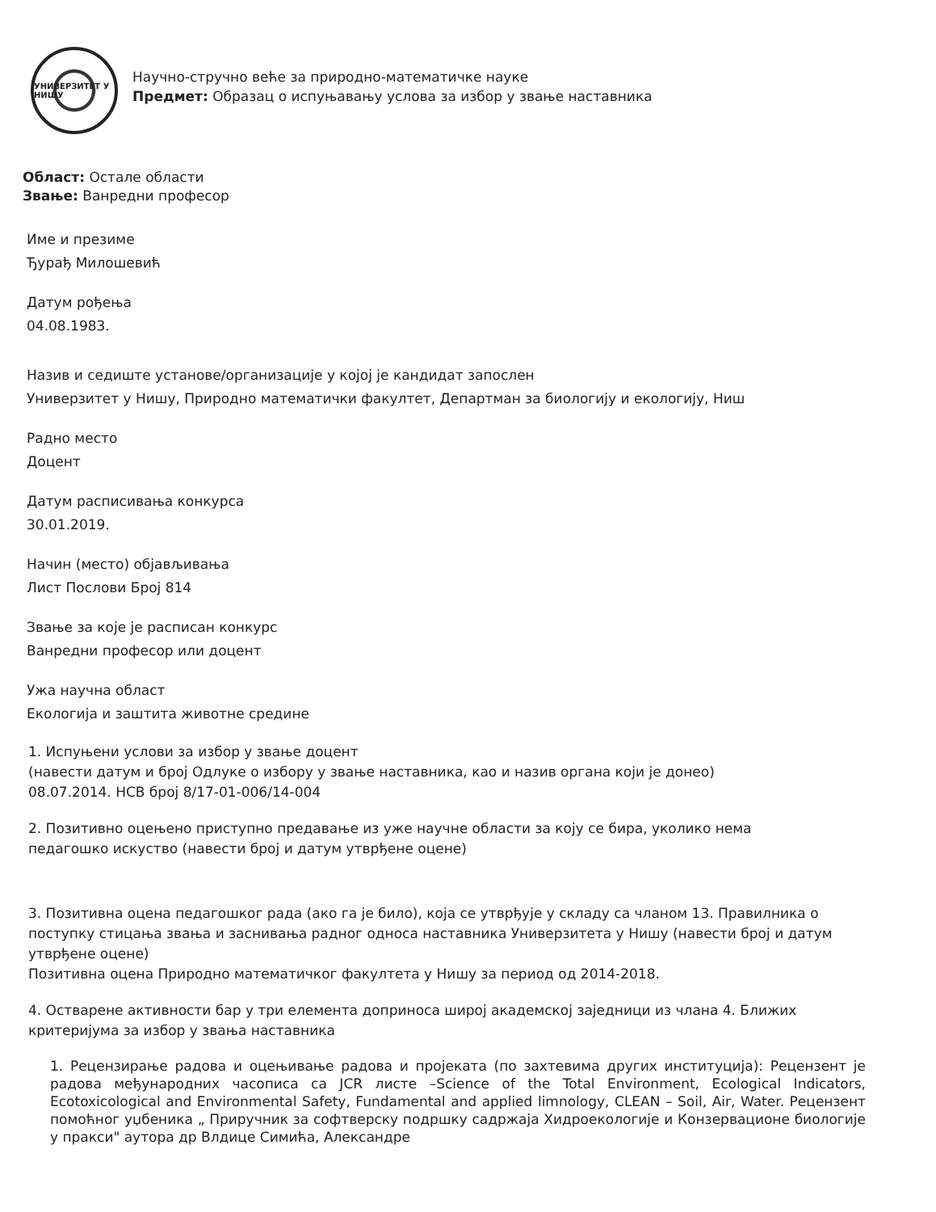УНИВЕРЗИТЕТ У НИШУ
Научно-стручно веће за природно-математичке науке
Предмет: Образац о испуњавању услова за избор у звање наставника
Област: Остале области
Звање: Ванредни професор
Име и презиме
Ђурађ Милошевић
Датум рођења
04.08.1983.
Назив и седиште установе/организације у којој је кандидат запослен
Универзитет у Нишу, Природно математички факултет, Департман за биологију и екологију, Ниш
Радно место
Доцент
Датум расписивања конкурса
30.01.2019.
Начин (место) објављивања
Лист Послови Број 814
Звање за које је расписан конкурс
Ванредни професор или доцент
Ужа научна област
Екологија и заштита животне средине
1. Испуњени услови за избор у звање доцент
(навести датум и број Одлуке о избору у звање наставника, као и назив органа који је донео)
08.07.2014. НСВ број 8/17-01-006/14-004
2. Позитивно оцењено приступно предавање из уже научне области за коју се бира, уколико нема педагошко искуство (навести број и датум утврђене оцене)
3. Позитивна оцена педагошког рада (ако га је било), која се утврђује у складу са чланом 13. Правилника о поступку стицања звања и заснивања радног односа наставника Универзитета у Нишу (навести број и датум утврђене оцене)
Позитивна оцена Природно математичког факултета у Нишу за период од 2014-2018.
4. Остварене активности бар у три елемента доприноса широј академској заједници из члана 4. Ближих критеријума за избор у звања наставника
1. Рецензирање радова и оцењивање радова и пројеката (по захтевима других институција): Рецензент је радова међународних часописа са JCR листе –Science of the Total Environment, Ecological Indicators, Ecotoxicological and Environmental Safety, Fundamental and applied limnology, CLEAN – Soil, Air, Water. Рецензент помоћног уџбеника „ Приручник за софтверску подршку садржаја Хидроекологије и Конзервационе биологије у пракси" аутора др Влдице Симића, Александре